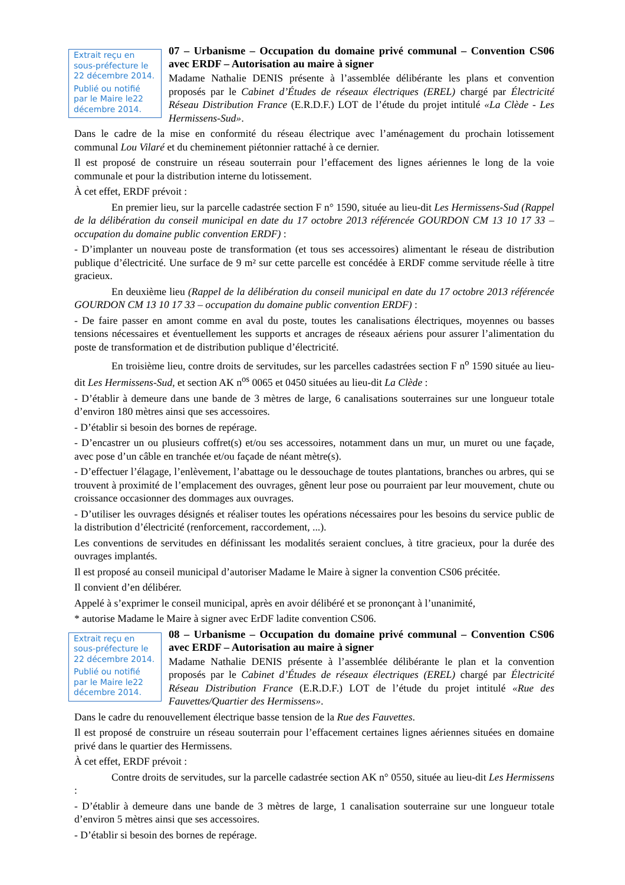Extrait reçu en sous-préfecture le 22 décembre 2014.
Publié ou notifié par le Maire le22 décembre 2014.
07 – Urbanisme – Occupation du domaine privé communal – Convention CS06 avec ERDF – Autorisation au maire à signer
Madame Nathalie DENIS présente à l’assemblée délibérante les plans et convention proposés par le Cabinet d’Études de réseaux électriques (EREL) chargé par Électricité Réseau Distribution France (E.R.D.F.) LOT de l’étude du projet intitulé «La Clède - Les Hermissens-Sud».
Dans le cadre de la mise en conformité du réseau électrique avec l’aménagement du prochain lotissement communal Lou Vilaré et du cheminement piétonnier rattaché à ce dernier.
Il est proposé de construire un réseau souterrain pour l’effacement des lignes aériennes le long de la voie communale et pour la distribution interne du lotissement.
À cet effet, ERDF prévoit :
En premier lieu, sur la parcelle cadastrée section F n° 1590, située au lieu-dit Les Hermissens-Sud (Rappel de la délibération du conseil municipal en date du 17 octobre 2013 référencée GOURDON CM 13 10 17 33 – occupation du domaine public convention ERDF) :
- D’implanter un nouveau poste de transformation (et tous ses accessoires) alimentant le réseau de distribution publique d’électricité. Une surface de 9 m² sur cette parcelle est concédée à ERDF comme servitude réelle à titre gracieux.
En deuxième lieu (Rappel de la délibération du conseil municipal en date du 17 octobre 2013 référencée GOURDON CM 13 10 17 33 – occupation du domaine public convention ERDF) :
- De faire passer en amont comme en aval du poste, toutes les canalisations électriques, moyennes ou basses tensions nécessaires et éventuellement les supports et ancrages de réseaux aériens pour assurer l’alimentation du poste de transformation et de distribution publique d’électricité.
En troisième lieu, contre droits de servitudes, sur les parcelles cadastrées section F n<sup>o</sup> 1590 située au lieu-dit Les Hermissens-Sud, et section AK n<sup>os</sup> 0065 et 0450 situées au lieu-dit La Clède :
- D’établir à demeure dans une bande de 3 mètres de large, 6 canalisations souterraines sur une longueur totale d’environ 180 mètres ainsi que ses accessoires.
- D’établir si besoin des bornes de repérage.
- D’encastrer un ou plusieurs coffret(s) et/ou ses accessoires, notamment dans un mur, un muret ou une façade, avec pose d’un câble en tranchée et/ou façade de néant mètre(s).
- D’effectuer l’élagage, l’enlèvement, l’abattage ou le dessouchage de toutes plantations, branches ou arbres, qui se trouvent à proximité de l’emplacement des ouvrages, gênent leur pose ou pourraient par leur mouvement, chute ou croissance occasionner des dommages aux ouvrages.
- D’utiliser les ouvrages désignés et réaliser toutes les opérations nécessaires pour les besoins du service public de la distribution d’électricité (renforcement, raccordement, ...).
Les conventions de servitudes en définissant les modalités seraient conclues, à titre gracieux, pour la durée des ouvrages implantés.
Il est proposé au conseil municipal d’autoriser Madame le Maire à signer la convention CS06 précitée.
Il convient d’en délibérer.
Appelé à s’exprimer le conseil municipal, après en avoir délibéré et se prononçant à l’unanimité,
* autorise Madame le Maire à signer avec ErDF ladite convention CS06.
Extrait reçu en sous-préfecture le 22 décembre 2014.
Publié ou notifié par le Maire le22 décembre 2014.
08 – Urbanisme – Occupation du domaine privé communal – Convention CS06 avec ERDF – Autorisation au maire à signer
Madame Nathalie DENIS présente à l’assemblée délibérante le plan et la convention proposés par le Cabinet d’Études de réseaux électriques (EREL) chargé par Électricité Réseau Distribution France (E.R.D.F.) LOT de l’étude du projet intitulé «Rue des Fauvettes/Quartier des Hermissens».
Dans le cadre du renouvellement électrique basse tension de la Rue des Fauvettes.
Il est proposé de construire un réseau souterrain pour l’effacement certaines lignes aériennes situées en domaine privé dans le quartier des Hermissens.
À cet effet, ERDF prévoit :
Contre droits de servitudes, sur la parcelle cadastrée section AK n° 0550, située au lieu-dit Les Hermissens :
- D’établir à demeure dans une bande de 3 mètres de large, 1 canalisation souterraine sur une longueur totale d’environ 5 mètres ainsi que ses accessoires.
- D’établir si besoin des bornes de repérage.